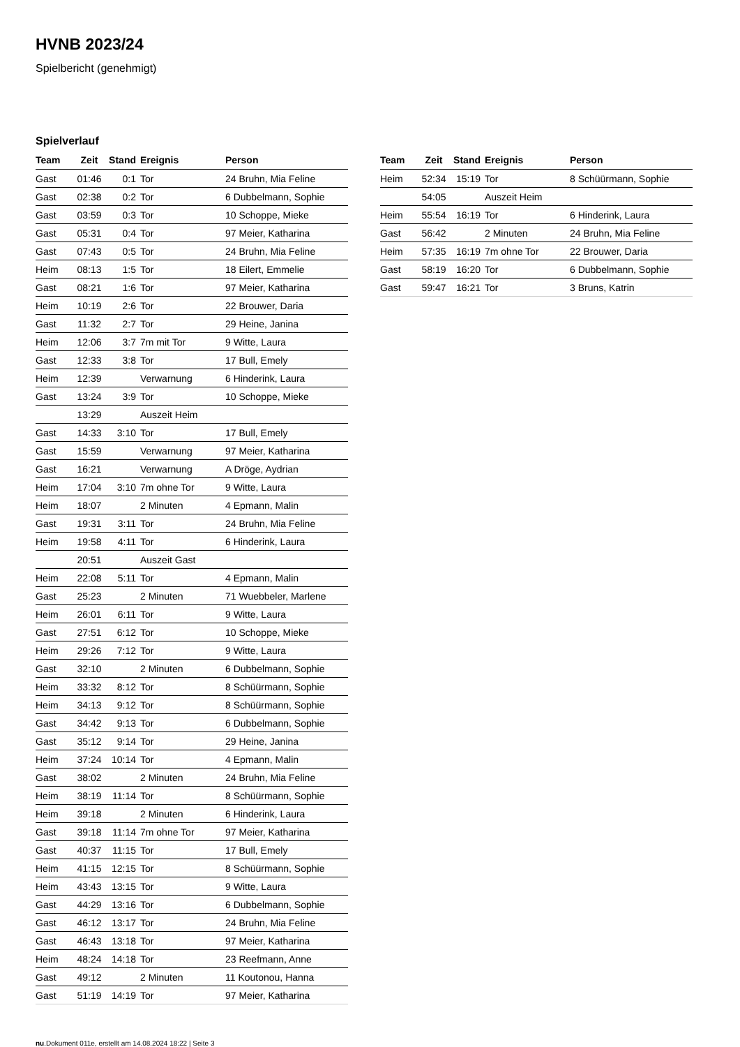HVNB 2023/24
Spielbericht (genehmigt)
Spielverlauf
| Team | Zeit | Stand | Ereignis | Person |
| --- | --- | --- | --- | --- |
| Gast | 01:46 | 0:1 | Tor | 24 Bruhn, Mia Feline |
| Gast | 02:38 | 0:2 | Tor | 6 Dubbelmann, Sophie |
| Gast | 03:59 | 0:3 | Tor | 10 Schoppe, Mieke |
| Gast | 05:31 | 0:4 | Tor | 97 Meier, Katharina |
| Gast | 07:43 | 0:5 | Tor | 24 Bruhn, Mia Feline |
| Heim | 08:13 | 1:5 | Tor | 18 Eilert, Emmelie |
| Gast | 08:21 | 1:6 | Tor | 97 Meier, Katharina |
| Heim | 10:19 | 2:6 | Tor | 22 Brouwer, Daria |
| Gast | 11:32 | 2:7 | Tor | 29 Heine, Janina |
| Heim | 12:06 | 3:7 | 7m mit Tor | 9 Witte, Laura |
| Gast | 12:33 | 3:8 | Tor | 17 Bull, Emely |
| Heim | 12:39 | | Verwarnung | 6 Hinderink, Laura |
| Gast | 13:24 | 3:9 | Tor | 10 Schoppe, Mieke |
| | 13:29 | | Auszeit Heim | |
| Gast | 14:33 | 3:10 | Tor | 17 Bull, Emely |
| Gast | 15:59 | | Verwarnung | 97 Meier, Katharina |
| Gast | 16:21 | | Verwarnung | A Dröge, Aydrian |
| Heim | 17:04 | 3:10 | 7m ohne Tor | 9 Witte, Laura |
| Heim | 18:07 | | 2 Minuten | 4 Epmann, Malin |
| Gast | 19:31 | 3:11 | Tor | 24 Bruhn, Mia Feline |
| Heim | 19:58 | 4:11 | Tor | 6 Hinderink, Laura |
| | 20:51 | | Auszeit Gast | |
| Heim | 22:08 | 5:11 | Tor | 4 Epmann, Malin |
| Gast | 25:23 | | 2 Minuten | 71 Wuebbeler, Marlene |
| Heim | 26:01 | 6:11 | Tor | 9 Witte, Laura |
| Gast | 27:51 | 6:12 | Tor | 10 Schoppe, Mieke |
| Heim | 29:26 | 7:12 | Tor | 9 Witte, Laura |
| Gast | 32:10 | | 2 Minuten | 6 Dubbelmann, Sophie |
| Heim | 33:32 | 8:12 | Tor | 8 Schüürmann, Sophie |
| Heim | 34:13 | 9:12 | Tor | 8 Schüürmann, Sophie |
| Gast | 34:42 | 9:13 | Tor | 6 Dubbelmann, Sophie |
| Gast | 35:12 | 9:14 | Tor | 29 Heine, Janina |
| Heim | 37:24 | 10:14 | Tor | 4 Epmann, Malin |
| Gast | 38:02 | | 2 Minuten | 24 Bruhn, Mia Feline |
| Heim | 38:19 | 11:14 | Tor | 8 Schüürmann, Sophie |
| Heim | 39:18 | | 2 Minuten | 6 Hinderink, Laura |
| Gast | 39:18 | 11:14 | 7m ohne Tor | 97 Meier, Katharina |
| Gast | 40:37 | 11:15 | Tor | 17 Bull, Emely |
| Heim | 41:15 | 12:15 | Tor | 8 Schüürmann, Sophie |
| Heim | 43:43 | 13:15 | Tor | 9 Witte, Laura |
| Gast | 44:29 | 13:16 | Tor | 6 Dubbelmann, Sophie |
| Gast | 46:12 | 13:17 | Tor | 24 Bruhn, Mia Feline |
| Gast | 46:43 | 13:18 | Tor | 97 Meier, Katharina |
| Heim | 48:24 | 14:18 | Tor | 23 Reefmann, Anne |
| Gast | 49:12 | | 2 Minuten | 11 Koutonou, Hanna |
| Gast | 51:19 | 14:19 | Tor | 97 Meier, Katharina |
| Team | Zeit | Stand | Ereignis | Person |
| --- | --- | --- | --- | --- |
| Heim | 52:34 | 15:19 | Tor | 8 Schüürmann, Sophie |
| | 54:05 | | Auszeit Heim | |
| Heim | 55:54 | 16:19 | Tor | 6 Hinderink, Laura |
| Gast | 56:42 | | 2 Minuten | 24 Bruhn, Mia Feline |
| Heim | 57:35 | 16:19 | 7m ohne Tor | 22 Brouwer, Daria |
| Gast | 58:19 | 16:20 | Tor | 6 Dubbelmann, Sophie |
| Gast | 59:47 | 16:21 | Tor | 3 Bruns, Katrin |
nu.Dokument 011e, erstellt am 14.08.2024 18:22 | Seite 3